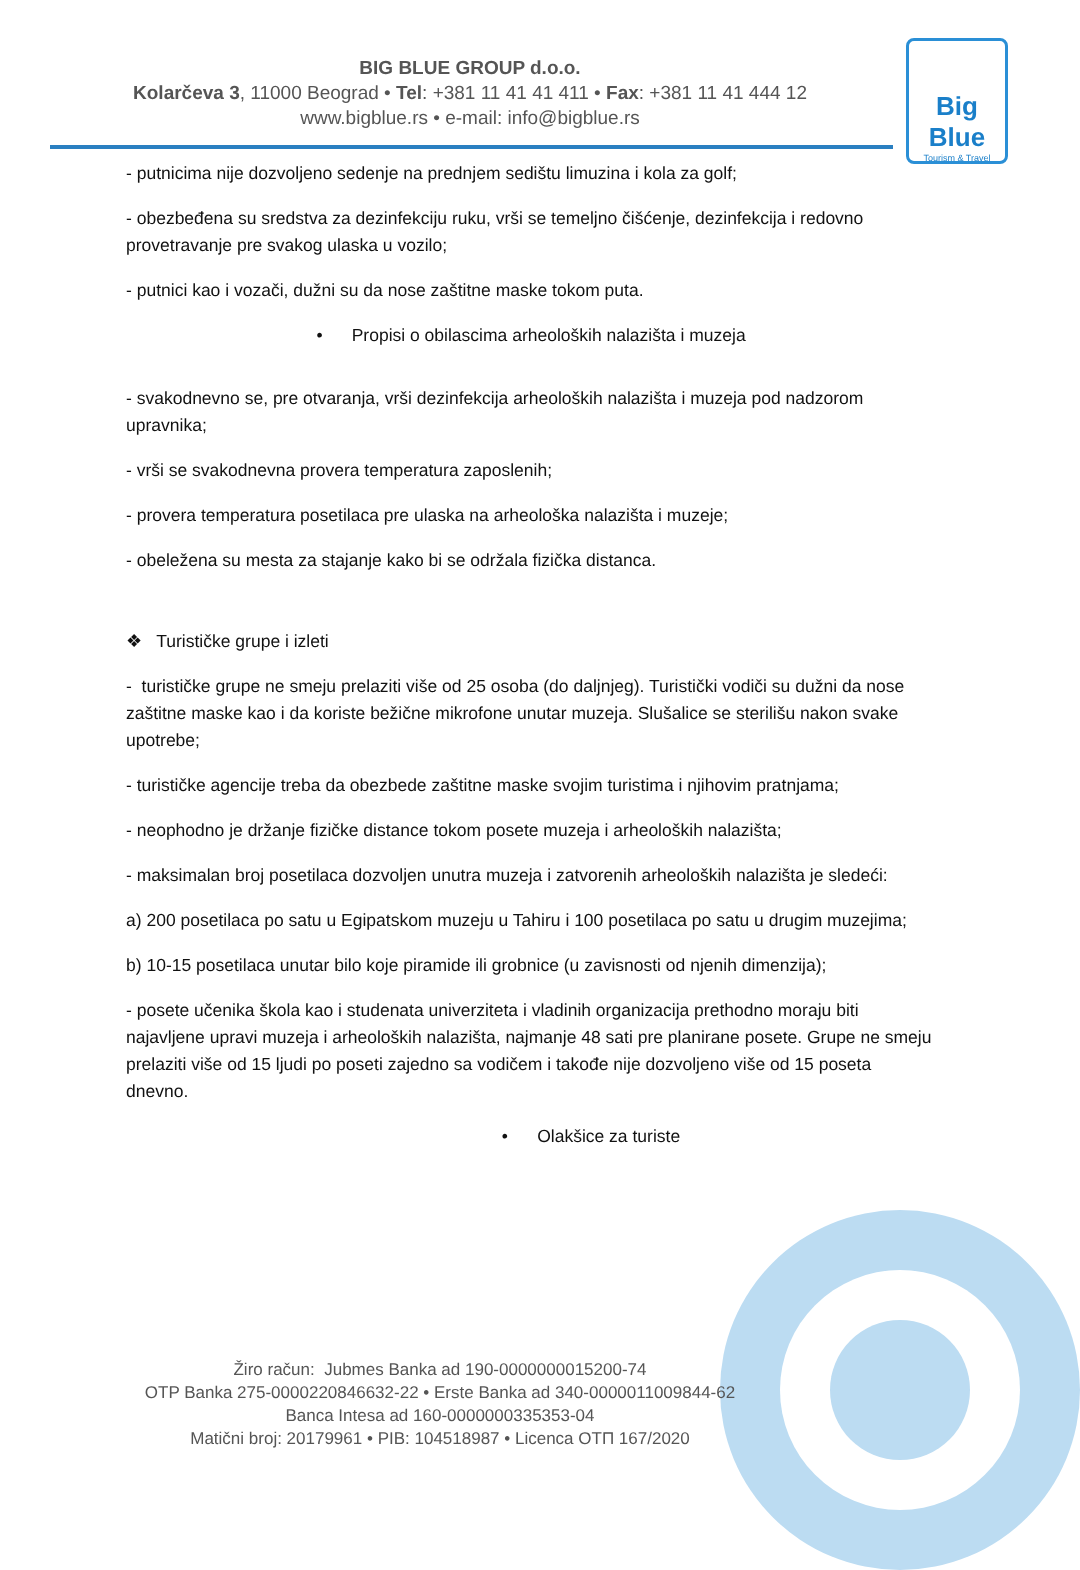BIG BLUE GROUP d.o.o.
Kolarčeva 3, 11000 Beograd • Tel: +381 11 41 41 411 • Fax: +381 11 41 444 12
www.bigblue.rs • e-mail: info@bigblue.rs
Big Blue
Tourism & Travel
- putnicima nije dozvoljeno sedenje na prednjem sedištu limuzina i kola za golf;
- obezbeđena su sredstva za dezinfekciju ruku, vrši se temeljno čišćenje, dezinfekcija i redovno provetravanje pre svakog ulaska u vozilo;
- putnici kao i vozači, dužni su da nose zaštitne maske tokom puta.
• Propisi o obilascima arheoloških nalazišta i muzeja
- svakodnevno se, pre otvaranja, vrši dezinfekcija arheoloških nalazišta i muzeja pod nadzorom upravnika;
- vrši se svakodnevna provera temperatura zaposlenih;
- provera temperatura posetilaca pre ulaska na arheološka nalazišta i muzeje;
- obeležena su mesta za stajanje kako bi se održala fizička distanca.
❖ Turističke grupe i izleti
- turističke grupe ne smeju prelaziti više od 25 osoba (do daljnjeg). Turistički vodiči su dužni da nose zaštitne maske kao i da koriste bežične mikrofone unutar muzeja. Slušalice se sterilišu nakon svake upotrebe;
- turističke agencije treba da obezbede zaštitne maske svojim turistima i njihovim pratnjama;
- neophodno je držanje fizičke distance tokom posete muzeja i arheoloških nalazišta;
- maksimalan broj posetilaca dozvoljen unutra muzeja i zatvorenih arheoloških nalazišta je sledeći:
a) 200 posetilaca po satu u Egipatskom muzeju u Tahiru i 100 posetilaca po satu u drugim muzejima;
b) 10-15 posetilaca unutar bilo koje piramide ili grobnice (u zavisnosti od njenih dimenzija);
- posete učenika škola kao i studenata univerziteta i vladinih organizacija prethodno moraju biti najavljene upravi muzeja i arheoloških nalazišta, najmanje 48 sati pre planirane posete. Grupe ne smeju prelaziti više od 15 ljudi po poseti zajedno sa vodičem i takođe nije dozvoljeno više od 15 poseta dnevno.
• Olakšice za turiste
Žiro račun: Jubmes Banka ad 190-0000000015200-74
OTP Banka 275-0000220846632-22 • Erste Banka ad 340-0000011009844-62
Banca Intesa ad 160-0000000335353-04
Matični broj: 20179961 • PIB: 104518987 • Licenca OTП 167/2020